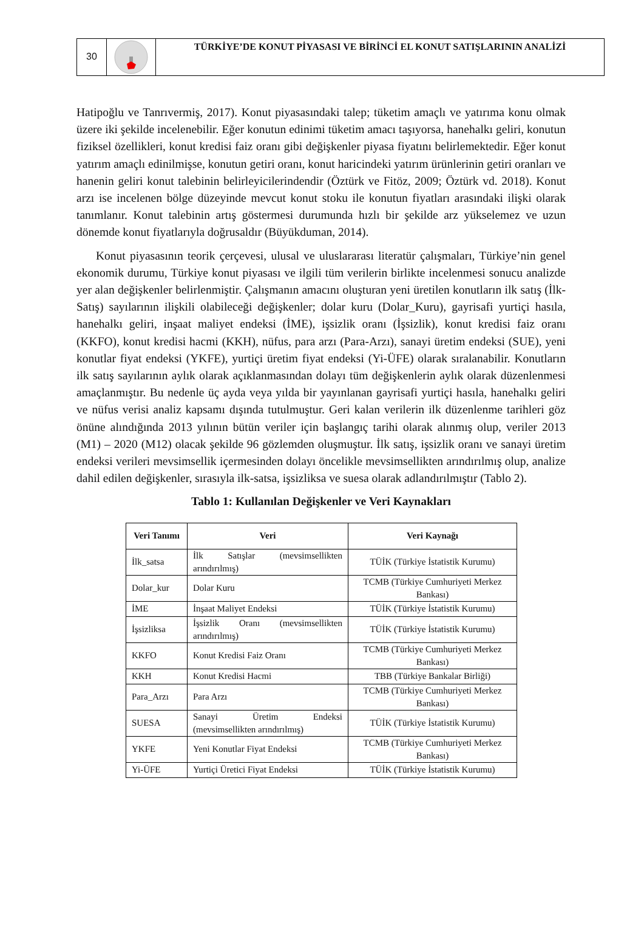30
TÜRKİYE’DE KONUT PİYASASI VE BİRİNCİ EL KONUT SATIŞLARININ ANALİZİ
Hatipoğlu ve Tanrıvermiş, 2017). Konut piyasasındaki talep; tüketim amaçlı ve yatırıma konu olmak üzere iki şekilde incelenebilir. Eğer konutun edinimi tüketim amacı taşıyorsa, hanehalkı geliri, konutun fiziksel özellikleri, konut kredisi faiz oranı gibi değişkenler piyasa fiyatını belirlemektedir. Eğer konut yatırım amaçlı edinilmişse, konutun getiri oranı, konut haricindeki yatırım ürünlerinin getiri oranları ve hanenin geliri konut talebinin belirleyicilerindendir (Öztürk ve Fitöz, 2009; Öztürk vd. 2018). Konut arzı ise incelenen bölge düzeyinde mevcut konut stoku ile konutun fiyatları arasındaki ilişki olarak tanımlanır. Konut talebinin artış göstermesi durumunda hızlı bir şekilde arz yükselemez ve uzun dönemde konut fiyatlarıyla doğrusaldır (Büyükduman, 2014).
Konut piyasasının teorik çerçevesi, ulusal ve uluslararası literatür çalışmaları, Türkiye’nin genel ekonomik durumu, Türkiye konut piyasası ve ilgili tüm verilerin birlikte incelenmesi sonucu analizde yer alan değişkenler belirlenmiştir. Çalışmanın amacını oluşturan yeni üretilen konutların ilk satış (İlk-Satış) sayılarının ilişkili olabileceği değişkenler; dolar kuru (Dolar_Kuru), gayrisafi yurtiçi hasıla, hanehalkı geliri, inşaat maliyet endeksi (İME), işsizlik oranı (İşsizlik), konut kredisi faiz oranı (KKFO), konut kredisi hacmi (KKH), nüfus, para arzı (Para-Arzı), sanayi üretim endeksi (SUE), yeni konutlar fiyat endeksi (YKFE), yurtiçi üretim fiyat endeksi (Yi-ÜFE) olarak sıralanabilir. Konutların ilk satış sayılarının aylık olarak açıklanmasından dolayı tüm değişkenlerin aylık olarak düzenlenmesi amaçlanmıştır. Bu nedenle üç ayda veya yılda bir yayınlanan gayrisafi yurtiçi hasıla, hanehalkı geliri ve nüfus verisi analiz kapsamı dışında tutulmuştur. Geri kalan verilerin ilk düzenlenme tarihleri göz önüne alındığında 2013 yılının bütün veriler için başlangıç tarihi olarak alınmış olup, veriler 2013 (M1) – 2020 (M12) olacak şekilde 96 gözlemden oluşmuştur. İlk satış, işsizlik oranı ve sanayi üretim endeksi verileri mevsimsellik içermesinden dolayı öncelikle mevsimsellikten arındırılmış olup, analize dahil edilen değişkenler, sırasıyla ilk-satsa, işsizliksa ve suesa olarak adlandırılmıştır (Tablo 2).
Tablo 1: Kullanılan Değişkenler ve Veri Kaynakları
| Veri Tanımı | Veri | Veri Kaynağı |
| --- | --- | --- |
| İlk_satsa | İlk Satışlar (mevsimsellikten arındırılmış) | TÜİK (Türkiye İstatistik Kurumu) |
| Dolar_kur | Dolar Kuru | TCMB (Türkiye Cumhuriyeti Merkez Bankası) |
| İME | İnşaat Maliyet Endeksi | TÜİK (Türkiye İstatistik Kurumu) |
| İşsizliksa | İşsizlik Oranı (mevsimsellikten arındırılmış) | TÜİK (Türkiye İstatistik Kurumu) |
| KKFO | Konut Kredisi Faiz Oranı | TCMB (Türkiye Cumhuriyeti Merkez Bankası) |
| KKH | Konut Kredisi Hacmi | TBB (Türkiye Bankalar Birliği) |
| Para_Arzı | Para Arzı | TCMB (Türkiye Cumhuriyeti Merkez Bankası) |
| SUESA | Sanayi Üretim Endeksi (mevsimsellikten arındırılmış) | TÜİK (Türkiye İstatistik Kurumu) |
| YKFE | Yeni Konutlar Fiyat Endeksi | TCMB (Türkiye Cumhuriyeti Merkez Bankası) |
| Yi-ÜFE | Yurtiçi Üretici Fiyat Endeksi | TÜİK (Türkiye İstatistik Kurumu) |